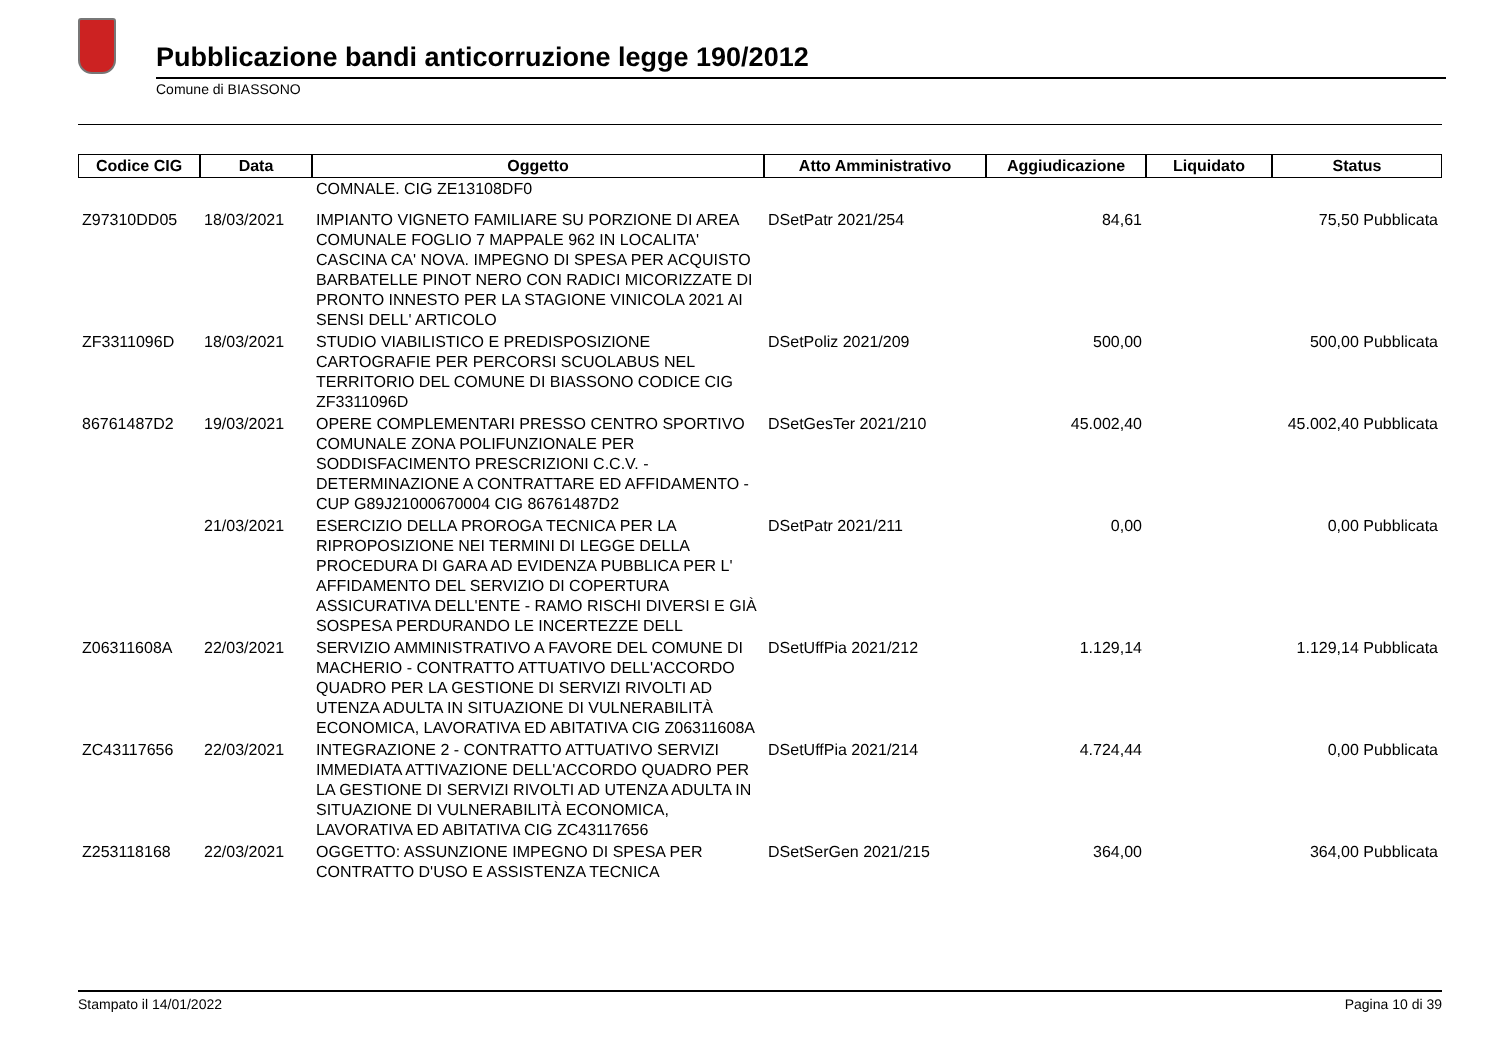Pubblicazione bandi anticorruzione legge 190/2012
Comune di BIASSONO
| Codice CIG | Data | Oggetto | Atto Amministrativo | Aggiudicazione | Liquidato | Status |
| --- | --- | --- | --- | --- | --- | --- |
| | | COMNALE. CIG ZE13108DF0 | | | | |
| Z97310DD05 | 18/03/2021 | IMPIANTO VIGNETO FAMILIARE SU PORZIONE DI AREA COMUNALE FOGLIO 7 MAPPALE 962 IN LOCALITA' CASCINA CA' NOVA. IMPEGNO DI SPESA PER ACQUISTO BARBATELLE PINOT NERO CON RADICI MICORIZZATE DI PRONTO INNESTO PER LA STAGIONE VINICOLA 2021 AI SENSI DELL' ARTICOLO | DSetPatr 2021/254 | 84,61 | 75,50 Pubblicata | |
| ZF3311096D | 18/03/2021 | STUDIO VIABILISTICO E PREDISPOSIZIONE CARTOGRAFIE PER PERCORSI SCUOLABUS NEL TERRITORIO DEL COMUNE DI BIASSONO CODICE CIG ZF3311096D | DSetPoliz 2021/209 | 500,00 | 500,00 Pubblicata | |
| 86761487D2 | 19/03/2021 | OPERE COMPLEMENTARI PRESSO CENTRO SPORTIVO COMUNALE ZONA POLIFUNZIONALE PER SODDISFACIMENTO PRESCRIZIONI C.C.V. - DETERMINAZIONE A CONTRATTARE ED AFFIDAMENTO - CUP G89J21000670004 CIG 86761487D2 | DSetGesTer 2021/210 | 45.002,40 | 45.002,40 Pubblicata | |
| | 21/03/2021 | ESERCIZIO DELLA PROROGA TECNICA PER LA RIPROPOSIZIONE NEI TERMINI DI LEGGE DELLA PROCEDURA DI GARA AD EVIDENZA PUBBLICA PER L' AFFIDAMENTO DEL SERVIZIO DI COPERTURA ASSICURATIVA DELL'ENTE - RAMO RISCHI DIVERSI E GIÀ SOSPESA PERDURANDO LE INCERTEZZE DELL | DSetPatr 2021/211 | 0,00 | 0,00 Pubblicata | |
| Z06311608A | 22/03/2021 | SERVIZIO AMMINISTRATIVO A FAVORE DEL COMUNE DI MACHERIO - CONTRATTO ATTUATIVO DELL'ACCORDO QUADRO PER LA GESTIONE DI SERVIZI RIVOLTI AD UTENZA ADULTA IN SITUAZIONE DI VULNERABILITÀ ECONOMICA, LAVORATIVA ED ABITATIVA CIG Z06311608A | DSetUffPia 2021/212 | 1.129,14 | 1.129,14 Pubblicata | |
| ZC43117656 | 22/03/2021 | INTEGRAZIONE 2 - CONTRATTO ATTUATIVO SERVIZI IMMEDIATA ATTIVAZIONE DELL'ACCORDO QUADRO PER LA GESTIONE DI SERVIZI RIVOLTI AD UTENZA ADULTA IN SITUAZIONE DI VULNERABILITÀ ECONOMICA, LAVORATIVA ED ABITATIVA CIG ZC43117656 | DSetUffPia 2021/214 | 4.724,44 | 0,00 Pubblicata | |
| Z253118168 | 22/03/2021 | OGGETTO: ASSUNZIONE IMPEGNO DI SPESA PER CONTRATTO D'USO E ASSISTENZA TECNICA | DSetSerGen 2021/215 | 364,00 | 364,00 Pubblicata | |
Stampato il 14/01/2022 Pagina 10 di 39